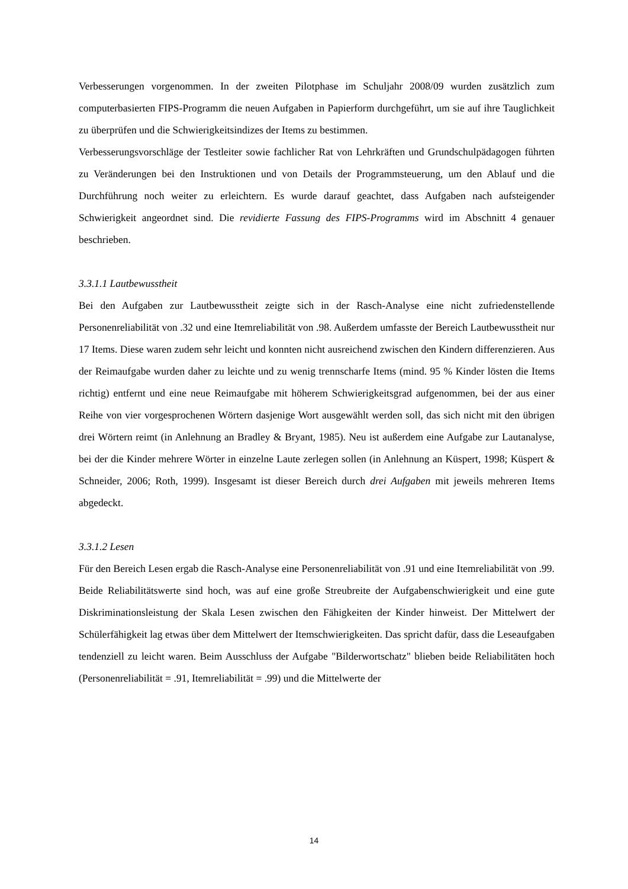Verbesserungen vorgenommen. In der zweiten Pilotphase im Schuljahr 2008/09 wurden zusätzlich zum computerbasierten FIPS-Programm die neuen Aufgaben in Papierform durchgeführt, um sie auf ihre Tauglichkeit zu überprüfen und die Schwierigkeitsindizes der Items zu bestimmen.
Verbesserungsvorschläge der Testleiter sowie fachlicher Rat von Lehrkräften und Grundschulpädagogen führten zu Veränderungen bei den Instruktionen und von Details der Programmsteuerung, um den Ablauf und die Durchführung noch weiter zu erleichtern. Es wurde darauf geachtet, dass Aufgaben nach aufsteigender Schwierigkeit angeordnet sind. Die revidierte Fassung des FIPS-Programms wird im Abschnitt 4 genauer beschrieben.
3.3.1.1 Lautbewusstheit
Bei den Aufgaben zur Lautbewusstheit zeigte sich in der Rasch-Analyse eine nicht zufriedenstellende Personenreliabilität von .32 und eine Itemreliabilität von .98. Außerdem umfasste der Bereich Lautbewusstheit nur 17 Items. Diese waren zudem sehr leicht und konnten nicht ausreichend zwischen den Kindern differenzieren. Aus der Reimaufgabe wurden daher zu leichte und zu wenig trennscharfe Items (mind. 95 % Kinder lösten die Items richtig) entfernt und eine neue Reimaufgabe mit höherem Schwierigkeitsgrad aufgenommen, bei der aus einer Reihe von vier vorgesprochenen Wörtern dasjenige Wort ausgewählt werden soll, das sich nicht mit den übrigen drei Wörtern reimt (in Anlehnung an Bradley & Bryant, 1985). Neu ist außerdem eine Aufgabe zur Lautanalyse, bei der die Kinder mehrere Wörter in einzelne Laute zerlegen sollen (in Anlehnung an Küspert, 1998; Küspert & Schneider, 2006; Roth, 1999). Insgesamt ist dieser Bereich durch drei Aufgaben mit jeweils mehreren Items abgedeckt.
3.3.1.2 Lesen
Für den Bereich Lesen ergab die Rasch-Analyse eine Personenreliabilität von .91 und eine Itemreliabilität von .99. Beide Reliabilitätswerte sind hoch, was auf eine große Streubreite der Aufgabenschwierigkeit und eine gute Diskriminationsleistung der Skala Lesen zwischen den Fähigkeiten der Kinder hinweist. Der Mittelwert der Schülerfähigkeit lag etwas über dem Mittelwert der Itemschwierigkeiten. Das spricht dafür, dass die Leseaufgaben tendenziell zu leicht waren. Beim Ausschluss der Aufgabe "Bilderwortschatz" blieben beide Reliabilitäten hoch (Personenreliabilität = .91, Itemreliabilität = .99) und die Mittelwerte der
14